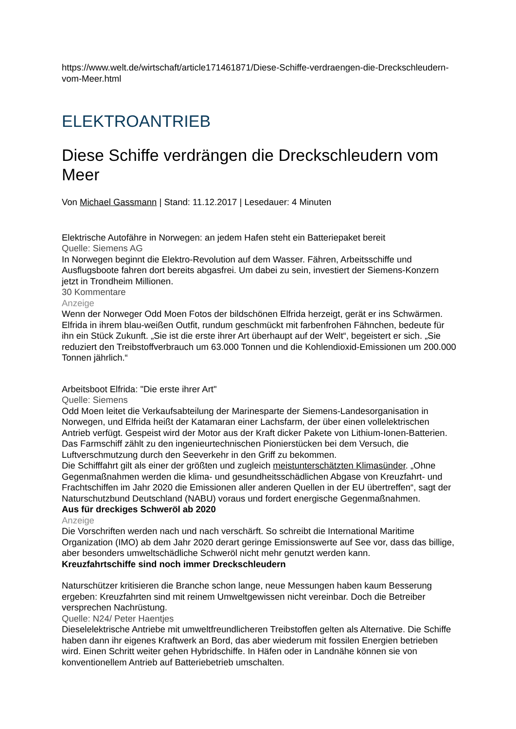https://www.welt.de/wirtschaft/article171461871/Diese-Schiffe-verdraengen-die-Dreckschleudern-vom-Meer.html
ELEKTROANTRIEB
Diese Schiffe verdrängen die Dreckschleudern vom Meer
Von Michael Gassmann | Stand: 11.12.2017 | Lesedauer: 4 Minuten
Elektrische Autofähre in Norwegen: an jedem Hafen steht ein Batteriepaket bereit
Quelle: Siemens AG
In Norwegen beginnt die Elektro-Revolution auf dem Wasser. Fähren, Arbeitsschiffe und Ausflugsboote fahren dort bereits abgasfrei. Um dabei zu sein, investiert der Siemens-Konzern jetzt in Trondheim Millionen.
30 Kommentare
Anzeige
Wenn der Norweger Odd Moen Fotos der bildschönen Elfrida herzeigt, gerät er ins Schwärmen. Elfrida in ihrem blau-weißen Outfit, rundum geschmückt mit farbenfrohen Fähnchen, bedeute für ihn ein Stück Zukunft. „Sie ist die erste ihrer Art überhaupt auf der Welt“, begeistert er sich. „Sie reduziert den Treibstoffverbrauch um 63.000 Tonnen und die Kohlendioxid-Emissionen um 200.000 Tonnen jährlich.“
Arbeitsboot Elfrida: "Die erste ihrer Art"
Quelle: Siemens
Odd Moen leitet die Verkaufsabteilung der Marinesparte der Siemens-Landesorganisation in Norwegen, und Elfrida heißt der Katamaran einer Lachsfarm, der über einen vollelektrischen Antrieb verfügt. Gespeist wird der Motor aus der Kraft dicker Pakete von Lithium-Ionen-Batterien. Das Farmschiff zählt zu den ingenieurtechnischen Pionierstücken bei dem Versuch, die Luftverschmutzung durch den Seeverkehr in den Griff zu bekommen.
Die Schifffahrt gilt als einer der größten und zugleich meistunterschätzten Klimasünder. „Ohne Gegenmaßnahmen werden die klima- und gesundheitsschädlichen Abgase von Kreuzfahrt- und Frachtschiffen im Jahr 2020 die Emissionen aller anderen Quellen in der EU übertreffen“, sagt der Naturschutzbund Deutschland (NABU) voraus und fordert energische Gegenmaßnahmen.
Aus für dreckiges Schweröl ab 2020
Anzeige
Die Vorschriften werden nach und nach verschärft. So schreibt die International Maritime Organization (IMO) ab dem Jahr 2020 derart geringe Emissionswerte auf See vor, dass das billige, aber besonders umweltschädliche Schweröl nicht mehr genutzt werden kann.
Kreuzfahrtschiffe sind noch immer Dreckschleudern
Naturschützer kritisieren die Branche schon lange, neue Messungen haben kaum Besserung ergeben: Kreuzfahrten sind mit reinem Umweltgewissen nicht vereinbar. Doch die Betreiber versprechen Nachrüstung.
Quelle: N24/ Peter Haentjes
Dieselelektrische Antriebe mit umweltfreundlicheren Treibstoffen gelten als Alternative. Die Schiffe haben dann ihr eigenes Kraftwerk an Bord, das aber wiederum mit fossilen Energien betrieben wird. Einen Schritt weiter gehen Hybridschiffe. In Häfen oder in Landnähe können sie von konventionellem Antrieb auf Batteriebetrieb umschalten.